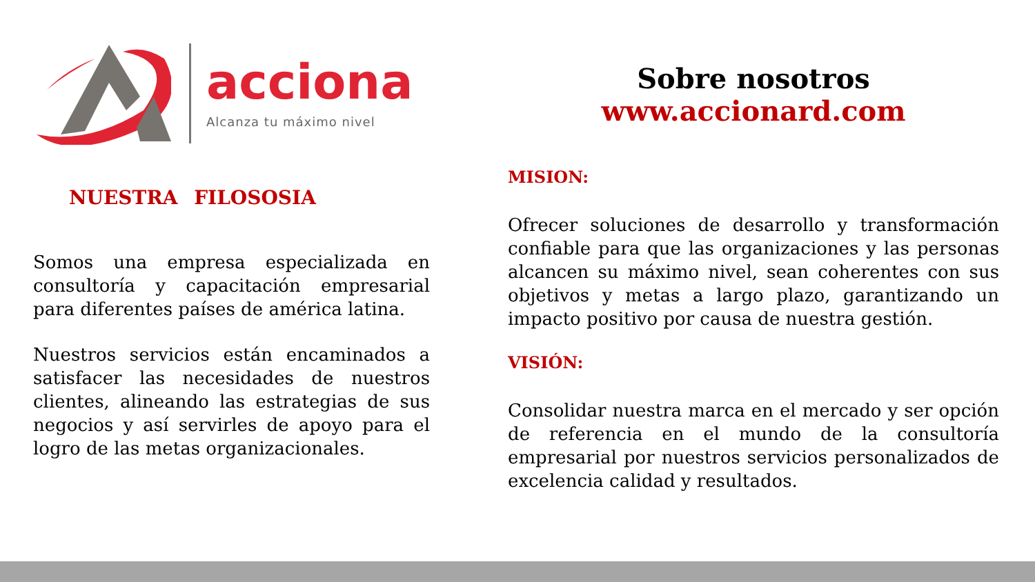acciona
Alcanza tu máximo nivel
NUESTRA FILOSOSIA
Somos una empresa especializada en consultoría y capacitación empresarial para diferentes países de américa latina.
Nuestros servicios están encaminados a satisfacer las necesidades de nuestros clientes, alineando las estrategias de sus negocios y así servirles de apoyo para el logro de las metas organizacionales.
Sobre nosotros
www.accionard.com
MISION:
Ofrecer soluciones de desarrollo y transformación confiable para que las organizaciones y las personas alcancen su máximo nivel, sean coherentes con sus objetivos y metas a largo plazo, garantizando un impacto positivo por causa de nuestra gestión.
VISIÓN:
Consolidar nuestra marca en el mercado y ser opción de referencia en el mundo de la consultoría empresarial por nuestros servicios personalizados de excelencia calidad y resultados.